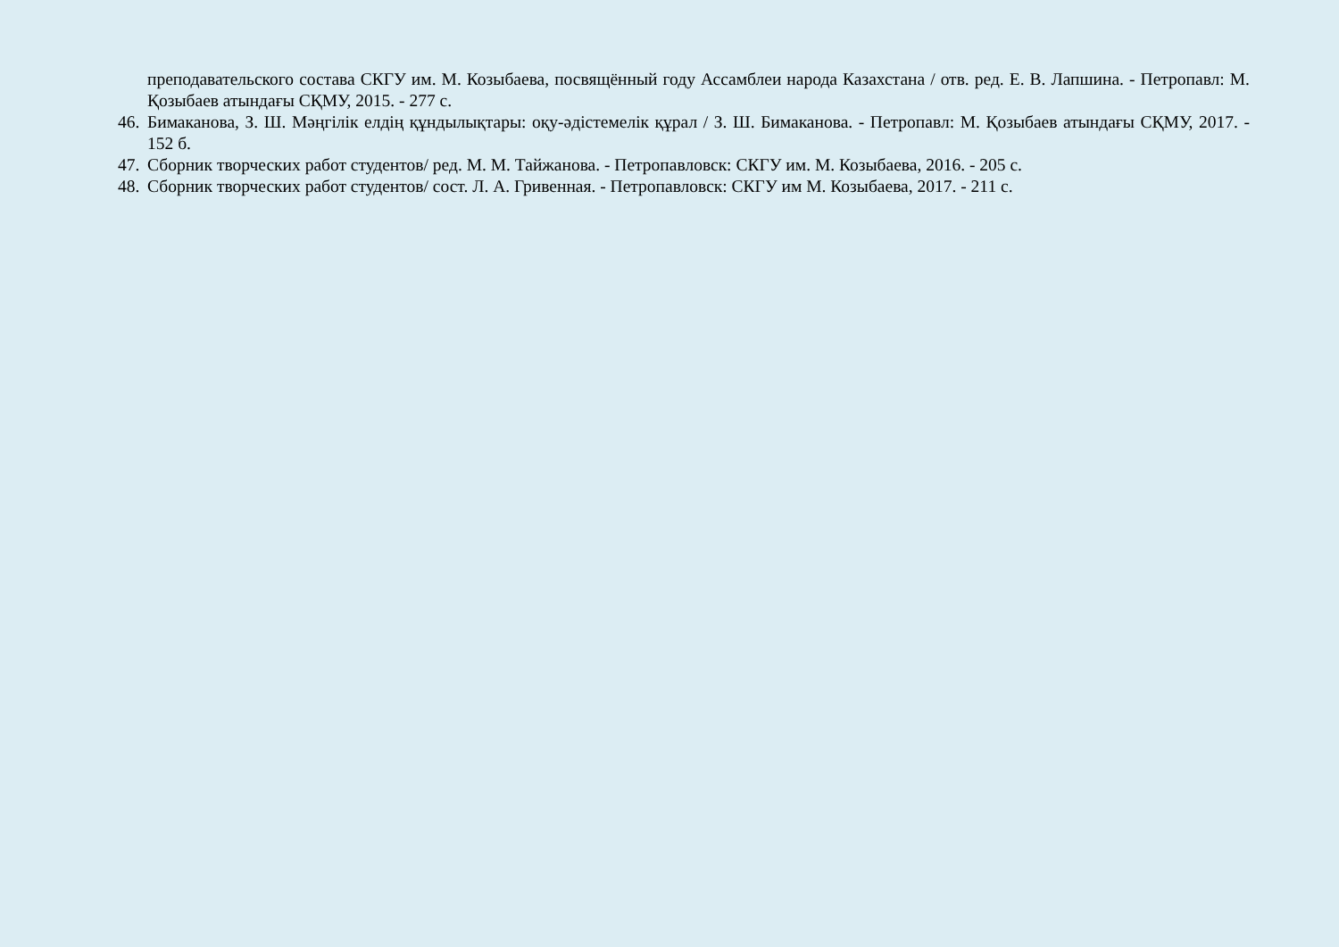преподавательского состава СКГУ им. М. Козыбаева, посвящённый году Ассамблеи народа Казахстана / отв. ред. Е. В. Лапшина. - Петропавл: М. Қозыбаев атындағы СҚМУ, 2015. - 277 с.
46.
Бимаканова, З. Ш. Мәңгілік елдің құндылықтары: оқу-әдістемелік құрал / З. Ш. Бимаканова. - Петропавл: М. Қозыбаев атындағы СҚМУ, 2017. - 152 б.
47.
Сборник творческих работ студентов/ ред. М. М. Тайжанова. - Петропавловск: СКГУ им. М. Козыбаева, 2016. - 205 с.
48.
Сборник творческих работ студентов/ сост. Л. А. Гривенная. - Петропавловск: СКГУ им М. Козыбаева, 2017. - 211 с.